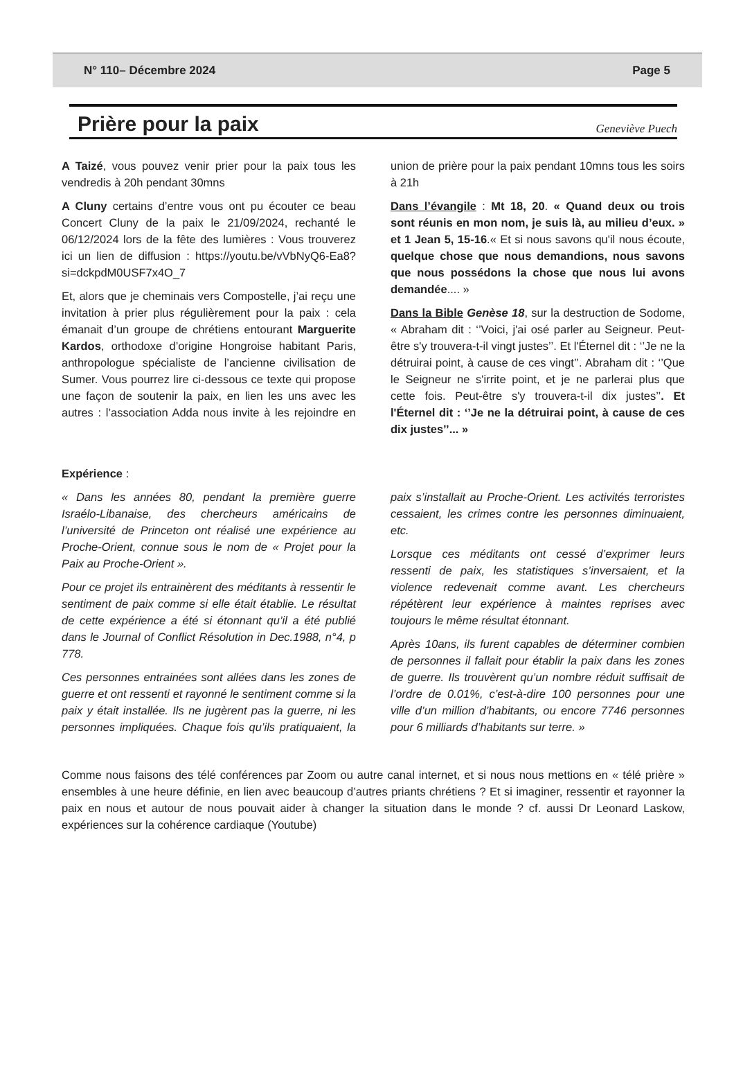N° 110– Décembre 2024 Page 5
Prière pour la paix
Geneviève Puech
A Taizé, vous pouvez venir prier pour la paix tous les vendredis à 20h pendant 30mns
A Cluny certains d’entre vous ont pu écouter ce beau Concert Cluny de la paix le 21/09/2024, rechanté le 06/12/2024 lors de la fête des lumières : Vous trouverez ici un lien de diffusion : https://youtu.be/vVbNyQ6-Ea8?si=dckpdM0USF7x4O_7
Et, alors que je cheminais vers Compostelle, j’ai reçu une invitation à prier plus régulièrement pour la paix : cela émanait d’un groupe de chrétiens entourant Marguerite Kardos, orthodoxe d’origine Hongroise habitant Paris, anthropologue spécialiste de l’ancienne civilisation de Sumer. Vous pourrez lire ci-dessous ce texte qui propose une façon de soutenir la paix, en lien les uns avec les autres : l’association Adda nous invite à les rejoindre en union de prière pour la paix pendant 10mns tous les soirs à 21h
Dans l’évangile : Mt 18, 20. « Quand deux ou trois sont réunis en mon nom, je suis là, au milieu d’eux. » et 1 Jean 5, 15-16.« Et si nous savons qu'il nous écoute, quelque chose que nous demandions, nous savons que nous possédons la chose que nous lui avons demandée.... »
Dans la Bible Genèse 18, sur la destruction de Sodome, « Abraham dit : ‘’Voici, j'ai osé parler au Seigneur. Peut-être s'y trouvera-t-il vingt justes’’. Et l'Éternel dit : ‘’Je ne la détruirai point, à cause de ces vingt’’. Abraham dit : ‘’Que le Seigneur ne s'irrite point, et je ne parlerai plus que cette fois. Peut-être s'y trouvera-t-il dix justes’’. Et l'Éternel dit : ‘’Je ne la détruirai point, à cause de ces dix justes’’... »
Expérience :
« Dans les années 80, pendant la première guerre Israélo-Libanaise, des chercheurs américains de l’université de Princeton ont réalisé une expérience au Proche-Orient, connue sous le nom de « Projet pour la Paix au Proche-Orient ».
Pour ce projet ils entrainèrent des méditants à ressentir le sentiment de paix comme si elle était établie. Le résultat de cette expérience a été si étonnant qu’il a été publié dans le Journal of Conflict Résolution in Dec.1988, n°4, p 778.
Ces personnes entrainées sont allées dans les zones de guerre et ont ressenti et rayonné le sentiment comme si la paix y était installée. Ils ne jugèrent pas la guerre, ni les personnes impliquées. Chaque fois qu’ils pratiquaient, la paix s’installait au Proche-Orient. Les activités terroristes cessaient, les crimes contre les personnes diminuaient, etc.
Lorsque ces méditants ont cessé d’exprimer leurs ressenti de paix, les statistiques s’inversaient, et la violence redevenait comme avant. Les chercheurs répétèrent leur expérience à maintes reprises avec toujours le même résultat étonnant.
Après 10ans, ils furent capables de déterminer combien de personnes il fallait pour établir la paix dans les zones de guerre. Ils trouvèrent qu’un nombre réduit suffisait de l’ordre de 0.01%, c’est-à-dire 100 personnes pour une ville d’un million d’habitants, ou encore 7746 personnes pour 6 milliards d’habitants sur terre. »
Comme nous faisons des télé conférences par Zoom ou autre canal internet, et si nous nous mettions en « télé prière » ensembles à une heure définie, en lien avec beaucoup d’autres priants chrétiens ? Et si imaginer, ressentir et rayonner la paix en nous et autour de nous pouvait aider à changer la situation dans le monde ? cf. aussi Dr Leonard Laskow, expériences sur la cohérence cardiaque (Youtube)